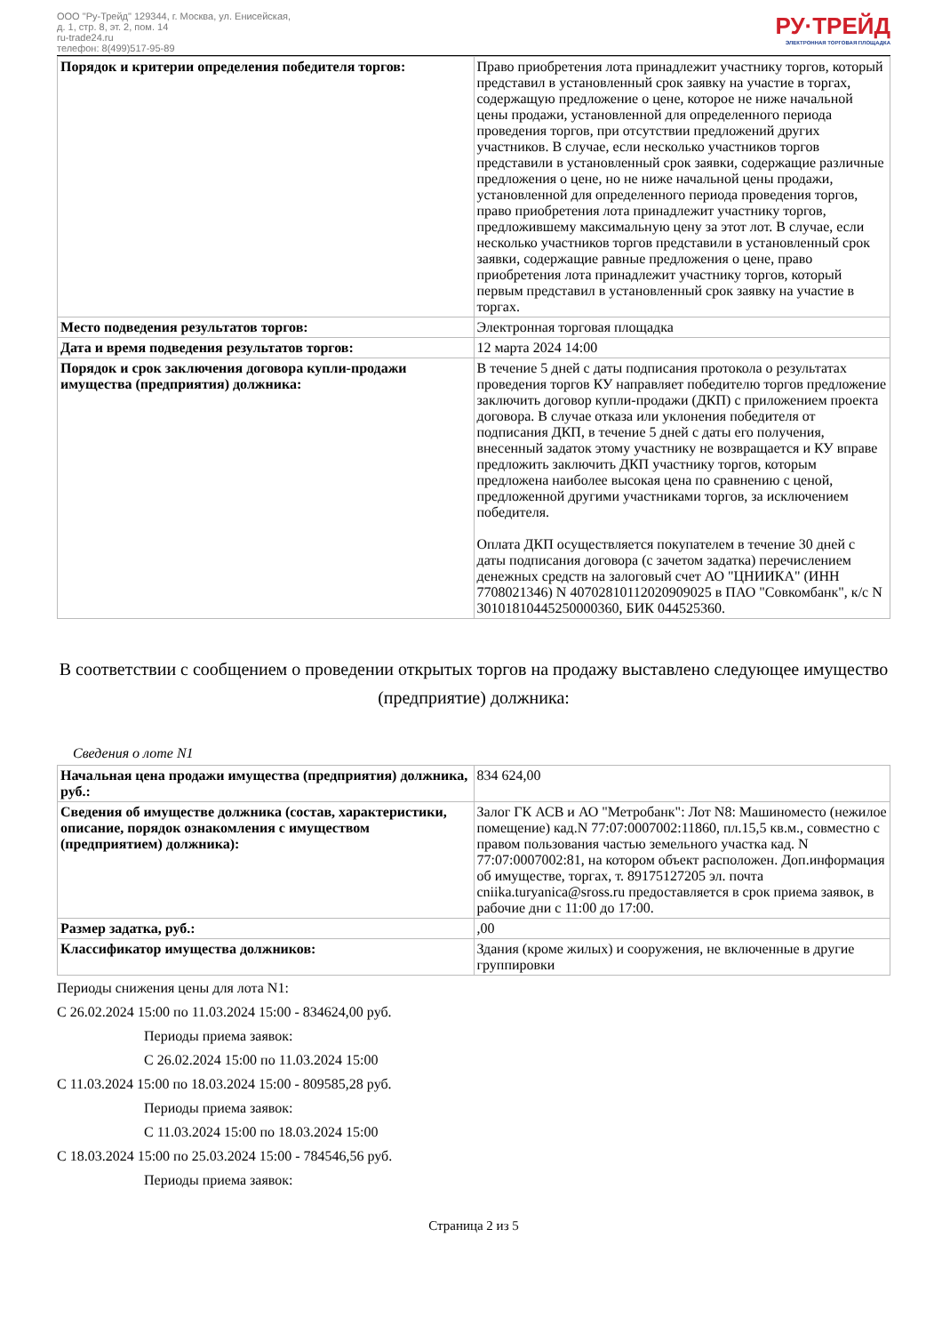ООО "Ру-Трейд" 129344, г. Москва, ул. Енисейская,
д. 1, стр. 8, эт. 2, пом. 14
ru-trade24.ru
телефон: 8(499)517-95-89
РУ·ТРЕЙД
ЭЛЕКТРОННАЯ ТОРГОВАЯ ПЛОЩАДКА
| Порядок и критерии определения победителя торгов: | Право приобретения лота принадлежит участнику торгов, который представил в установленный срок заявку на участие в торгах, содержащую предложение о цене, которое не ниже начальной цены продажи, установленной для определенного периода проведения торгов, при отсутствии предложений других участников. В случае, если несколько участников торгов представили в установленный срок заявки, содержащие различные предложения о цене, но не ниже начальной цены продажи, установленной для определенного периода проведения торгов, право приобретения лота принадлежит участнику торгов, предложившему максимальную цену за этот лот. В случае, если несколько участников торгов представили в установленный срок заявки, содержащие равные предложения о цене, право приобретения лота принадлежит участнику торгов, который первым представил в установленный срок заявку на участие в торгах. |
| Место подведения результатов торгов: | Электронная торговая площадка |
| Дата и время подведения результатов торгов: | 12 марта 2024 14:00 |
| Порядок и срок заключения договора купли-продажи имущества (предприятия) должника: | В течение 5 дней с даты подписания протокола о результатах проведения торгов КУ направляет победителю торгов предложение заключить договор купли-продажи (ДКП) с приложением проекта договора. В случае отказа или уклонения победителя от подписания ДКП, в течение 5 дней с даты его получения, внесенный задаток этому участнику не возвращается и КУ вправе предложить заключить ДКП участнику торгов, которым предложена наиболее высокая цена по сравнению с ценой, предложенной другими участниками торгов, за исключением победителя. Оплата ДКП осуществляется покупателем в течение 30 дней с даты подписания договора (с зачетом задатка) перечислением денежных средств на залоговый счет АО "ЦНИИКА" (ИНН 7708021346) N 40702810112020909025 в ПАО "Совкомбанк", к/с N 30101810445250000360, БИК 044525360. |
В соответствии с сообщением о проведении открытых торгов на продажу выставлено следующее имущество (предприятие) должника:
Сведения о лоте N1
| Начальная цена продажи имущества (предприятия) должника, руб.: | 834 624,00 |
| Сведения об имуществе должника (состав, характеристики, описание, порядок ознакомления с имуществом (предприятием) должника): | Залог ГК АСВ и АО "Метробанк": Лот N8: Машиноместо (нежилое помещение) кад.N 77:07:0007002:11860, пл.15,5 кв.м., совместно с правом пользования частью земельного участка кад. N 77:07:0007002:81, на котором объект расположен. Доп.информация об имуществе, торгах, т. 89175127205 эл. почта cniika.turyanica@sross.ru предоставляется в срок приема заявок, в рабочие дни с 11:00 до 17:00. |
| Размер задатка, руб.: | ,00 |
| Классификатор имущества должников: | Здания (кроме жилых) и сооружения, не включенные в другие группировки |
Периоды снижения цены для лота N1:
С 26.02.2024 15:00 по 11.03.2024 15:00 - 834624,00 руб.
Периоды приема заявок:
С 26.02.2024 15:00 по 11.03.2024 15:00
С 11.03.2024 15:00 по 18.03.2024 15:00 - 809585,28 руб.
Периоды приема заявок:
С 11.03.2024 15:00 по 18.03.2024 15:00
С 18.03.2024 15:00 по 25.03.2024 15:00 - 784546,56 руб.
Периоды приема заявок:
Страница 2 из 5